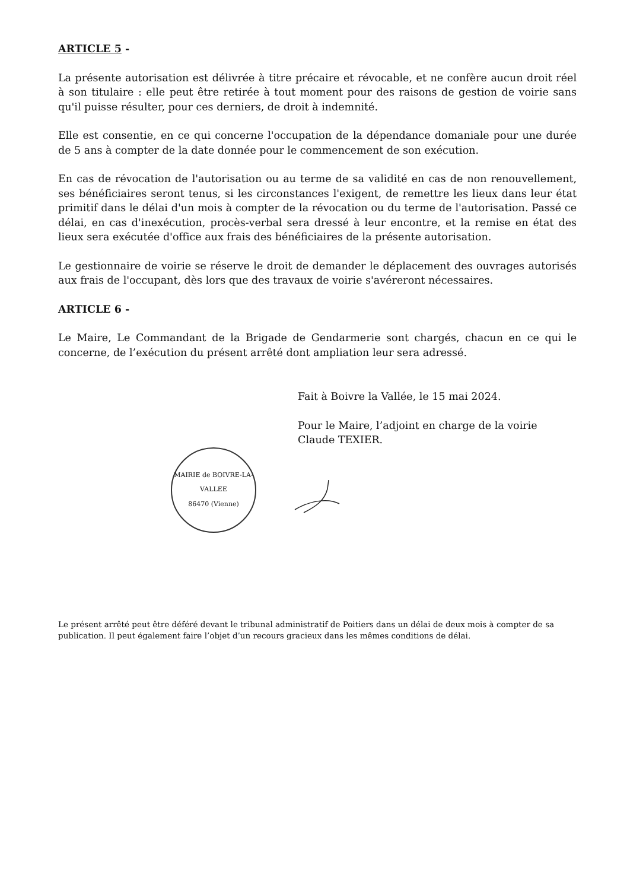ARTICLE 5 -
La présente autorisation est délivrée à titre précaire et révocable, et ne confère aucun droit réel à son titulaire : elle peut être retirée à tout moment pour des raisons de gestion de voirie sans qu'il puisse résulter, pour ces derniers, de droit à indemnité.
Elle est consentie, en ce qui concerne l'occupation de la dépendance domaniale pour une durée de 5 ans à compter de la date donnée pour le commencement de son exécution.
En cas de révocation de l'autorisation ou au terme de sa validité en cas de non renouvellement, ses bénéficiaires seront tenus, si les circonstances l'exigent, de remettre les lieux dans leur état primitif dans le délai d'un mois à compter de la révocation ou du terme de l'autorisation. Passé ce délai, en cas d'inexécution, procès-verbal sera dressé à leur encontre, et la remise en état des lieux sera exécutée d'office aux frais des bénéficiaires de la présente autorisation.
Le gestionnaire de voirie se réserve le droit de demander le déplacement des ouvrages autorisés aux frais de l'occupant, dès lors que des travaux de voirie s'avéreront nécessaires.
ARTICLE 6 -
Le Maire, Le Commandant de la Brigade de Gendarmerie sont chargés, chacun en ce qui le concerne, de l’exécution du présent arrêté dont ampliation leur sera adressé.
Fait à Boivre la Vallée, le 15 mai 2024.
Pour le Maire, l’adjoint en charge de la voirie
Claude TEXIER.
MAIRIE de BOIVRE-LA-VALLEE
86470 (Vienne)
Le présent arrêté peut être déféré devant le tribunal administratif de Poitiers dans un délai de deux mois à compter de sa publication. Il peut également faire l’objet d’un recours gracieux dans les mêmes conditions de délai.